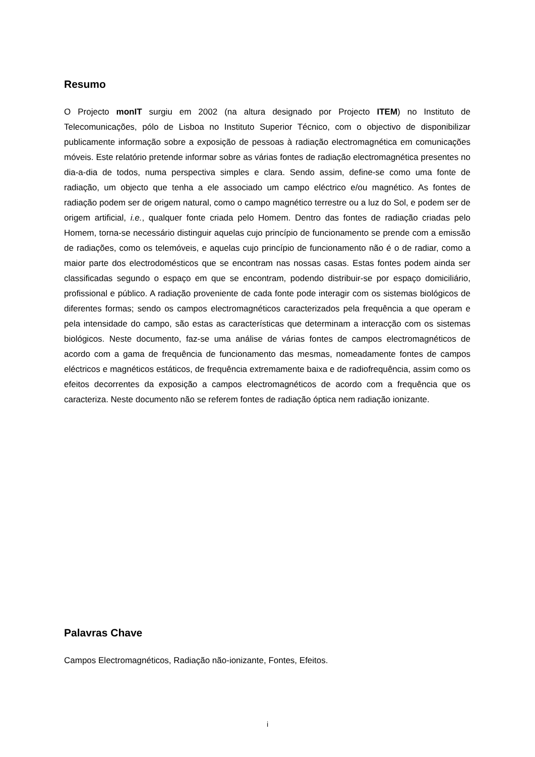Resumo
O Projecto monIT surgiu em 2002 (na altura designado por Projecto ITEM) no Instituto de Telecomunicações, pólo de Lisboa no Instituto Superior Técnico, com o objectivo de disponibilizar publicamente informação sobre a exposição de pessoas à radiação electromagnética em comunicações móveis. Este relatório pretende informar sobre as várias fontes de radiação electromagnética presentes no dia-a-dia de todos, numa perspectiva simples e clara. Sendo assim, define-se como uma fonte de radiação, um objecto que tenha a ele associado um campo eléctrico e/ou magnético. As fontes de radiação podem ser de origem natural, como o campo magnético terrestre ou a luz do Sol, e podem ser de origem artificial, i.e., qualquer fonte criada pelo Homem. Dentro das fontes de radiação criadas pelo Homem, torna-se necessário distinguir aquelas cujo princípio de funcionamento se prende com a emissão de radiações, como os telemóveis, e aquelas cujo princípio de funcionamento não é o de radiar, como a maior parte dos electrodomésticos que se encontram nas nossas casas. Estas fontes podem ainda ser classificadas segundo o espaço em que se encontram, podendo distribuir-se por espaço domiciliário, profissional e público. A radiação proveniente de cada fonte pode interagir com os sistemas biológicos de diferentes formas; sendo os campos electromagnéticos caracterizados pela frequência a que operam e pela intensidade do campo, são estas as características que determinam a interacção com os sistemas biológicos. Neste documento, faz-se uma análise de várias fontes de campos electromagnéticos de acordo com a gama de frequência de funcionamento das mesmas, nomeadamente fontes de campos eléctricos e magnéticos estáticos, de frequência extremamente baixa e de radiofrequência, assim como os efeitos decorrentes da exposição a campos electromagnéticos de acordo com a frequência que os caracteriza. Neste documento não se referem fontes de radiação óptica nem radiação ionizante.
Palavras Chave
Campos Electromagnéticos, Radiação não-ionizante, Fontes, Efeitos.
i